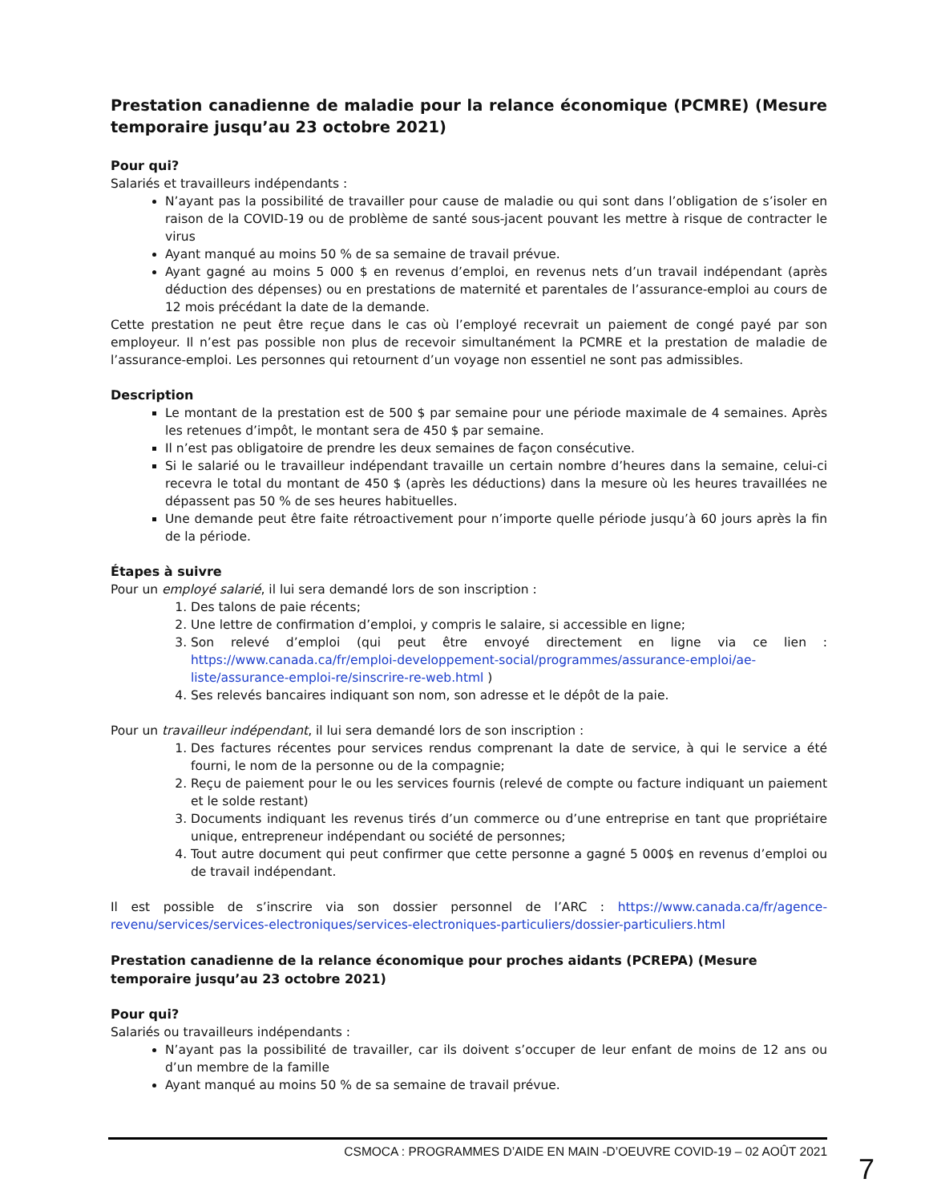Prestation canadienne de maladie pour la relance économique (PCMRE) (Mesure temporaire jusqu’au 23 octobre 2021)
Pour qui?
Salariés et travailleurs indépendants :
N’ayant pas la possibilité de travailler pour cause de maladie ou qui sont dans l’obligation de s’isoler en raison de la COVID-19 ou de problème de santé sous-jacent pouvant les mettre à risque de contracter le virus
Ayant manqué au moins 50 % de sa semaine de travail prévue.
Ayant gagné au moins 5 000 $ en revenus d’emploi, en revenus nets d’un travail indépendant (après déduction des dépenses) ou en prestations de maternité et parentales de l’assurance-emploi au cours de 12 mois précédant la date de la demande.
Cette prestation ne peut être reçue dans le cas où l’employé recevrait un paiement de congé payé par son employeur. Il n’est pas possible non plus de recevoir simultanément la PCMRE et la prestation de maladie de l’assurance-emploi. Les personnes qui retournent d’un voyage non essentiel ne sont pas admissibles.
Description
Le montant de la prestation est de 500 $ par semaine pour une période maximale de 4 semaines. Après les retenues d’impôt, le montant sera de 450 $ par semaine.
Il n’est pas obligatoire de prendre les deux semaines de façon consécutive.
Si le salarié ou le travailleur indépendant travaille un certain nombre d’heures dans la semaine, celui-ci recevra le total du montant de 450 $ (après les déductions) dans la mesure où les heures travaillées ne dépassent pas 50 % de ses heures habituelles.
Une demande peut être faite rétroactivement pour n’importe quelle période jusqu’à 60 jours après la fin de la période.
Étapes à suivre
Pour un employé salarié, il lui sera demandé lors de son inscription :
1. Des talons de paie récents;
2. Une lettre de confirmation d’emploi, y compris le salaire, si accessible en ligne;
3. Son relevé d’emploi (qui peut être envoyé directement en ligne via ce lien : https://www.canada.ca/fr/emploi-developpement-social/programmes/assurance-emploi/ae-liste/assurance-emploi-re/sinscrire-re-web.html )
4. Ses relevés bancaires indiquant son nom, son adresse et le dépôt de la paie.
Pour un travailleur indépendant, il lui sera demandé lors de son inscription :
1. Des factures récentes pour services rendus comprenant la date de service, à qui le service a été fourni, le nom de la personne ou de la compagnie;
2. Reçu de paiement pour le ou les services fournis (relevé de compte ou facture indiquant un paiement et le solde restant)
3. Documents indiquant les revenus tirés d’un commerce ou d’une entreprise en tant que propriétaire unique, entrepreneur indépendant ou société de personnes;
4. Tout autre document qui peut confirmer que cette personne a gagné 5 000$ en revenus d’emploi ou de travail indépendant.
Il est possible de s’inscrire via son dossier personnel de l’ARC : https://www.canada.ca/fr/agence-revenu/services/services-electroniques/services-electroniques-particuliers/dossier-particuliers.html
Prestation canadienne de la relance économique pour proches aidants (PCREPA) (Mesure temporaire jusqu’au 23 octobre 2021)
Pour qui?
Salariés ou travailleurs indépendants :
N’ayant pas la possibilité de travailler, car ils doivent s’occuper de leur enfant de moins de 12 ans ou d’un membre de la famille
Ayant manqué au moins 50 % de sa semaine de travail prévue.
CSMOCA : PROGRAMMES D’AIDE EN MAIN -D’OEUVRE COVID-19 – 02 AOÛT 2021
7